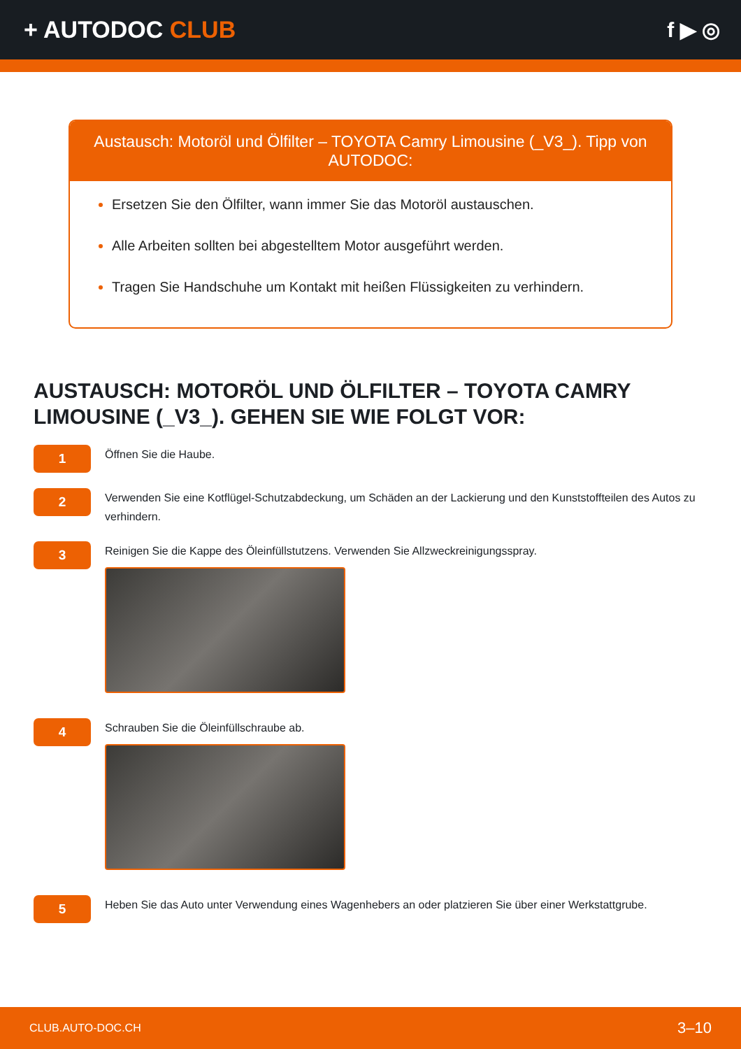+ AUTODOC CLUB f ▶ ◎
Austausch: Motoröl und Ölfilter – TOYOTA Camry Limousine (_V3_). Tipp von AUTODOC:
Ersetzen Sie den Ölfilter, wann immer Sie das Motoröl austauschen.
Alle Arbeiten sollten bei abgestelltem Motor ausgeführt werden.
Tragen Sie Handschuhe um Kontakt mit heißen Flüssigkeiten zu verhindern.
AUSTAUSCH: MOTORÖL UND ÖLFILTER – TOYOTA CAMRY LIMOUSINE (_V3_). GEHEN SIE WIE FOLGT VOR:
1
Öffnen Sie die Haube.
2
Verwenden Sie eine Kotflügel-Schutzabdeckung, um Schäden an der Lackierung und den Kunststoffteilen des Autos zu verhindern.
3
Reinigen Sie die Kappe des Öleinfüllstutzens. Verwenden Sie Allzweckreinigungsspray.
4
Schrauben Sie die Öleinfüllschraube ab.
5
Heben Sie das Auto unter Verwendung eines Wagenhebers an oder platzieren Sie über einer Werkstattgrube.
CLUB.AUTO-DOC.CH 3–10